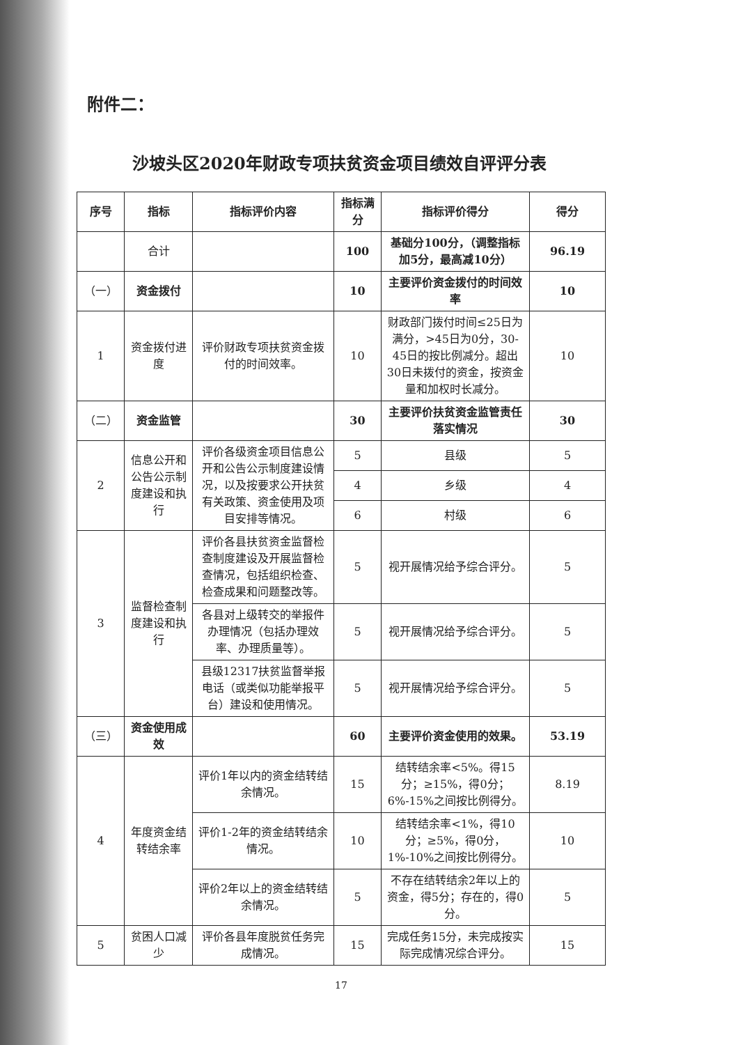附件二：
沙坡头区2020年财政专项扶贫资金项目绩效自评评分表
| 序号 | 指标 | 指标评价内容 | 指标满分 | 指标评价得分 | 得分 |
| --- | --- | --- | --- | --- | --- |
| | 合计 | | 100 | 基础分100分，（调整指标加5分，最高减10分） | 96.19 |
| （一） | 资金拨付 | | 10 | 主要评价资金拨付的时间效率 | 10 |
| 1 | 资金拨付进度 | 评价财政专项扶贫资金拨付的时间效率。 | 10 | 财政部门拨付时间≤25日为满分，>45日为0分，30-45日的按比例减分。超出30日未拨付的资金，按资金量和加权时长减分。 | 10 |
| （二） | 资金监管 | | 30 | 主要评价扶贫资金监管责任落实情况 | 30 |
| 2 | 信息公开和公告公示制度建设和执行 | 评价各级资金项目信息公开和公告公示制度建设情况，以及按要求公开扶贫有关政策、资金使用及项目安排等情况。 | 5 | 县级 | 5 |
| | | | 4 | 乡级 | 4 |
| | | | 6 | 村级 | 6 |
| 3 | 监督检查制度建设和执行 | 评价各县扶贫资金监督检查制度建设及开展监督检查情况，包括组织检查、检查成果和问题整改等。 | 5 | 视开展情况给予综合评分。 | 5 |
| | | 各县对上级转交的举报件办理情况（包括办理效率、办理质量等）。 | 5 | 视开展情况给予综合评分。 | 5 |
| | | 县级12317扶贫监督举报电话（或类似功能举报平台）建设和使用情况。 | 5 | 视开展情况给予综合评分。 | 5 |
| （三） | 资金使用成效 | | 60 | 主要评价资金使用的效果。 | 53.19 |
| 4 | 年度资金结转结余率 | 评价1年以内的资金结转结余情况。 | 15 | 结转结余率<5%。得15分；≥15%，得0分；6%-15%之间按比例得分。 | 8.19 |
| | | 评价1-2年的资金结转结余情况。 | 10 | 结转结余率<1%，得10分；≥5%，得0分，1%-10%之间按比例得分。 | 10 |
| | | 评价2年以上的资金结转结余情况。 | 5 | 不存在结转结余2年以上的资金，得5分；存在的，得0分。 | 5 |
| 5 | 贫困人口减少 | 评价各县年度脱贫任务完成情况。 | 15 | 完成任务15分，未完成按实际完成情况综合评分。 | 15 |
17